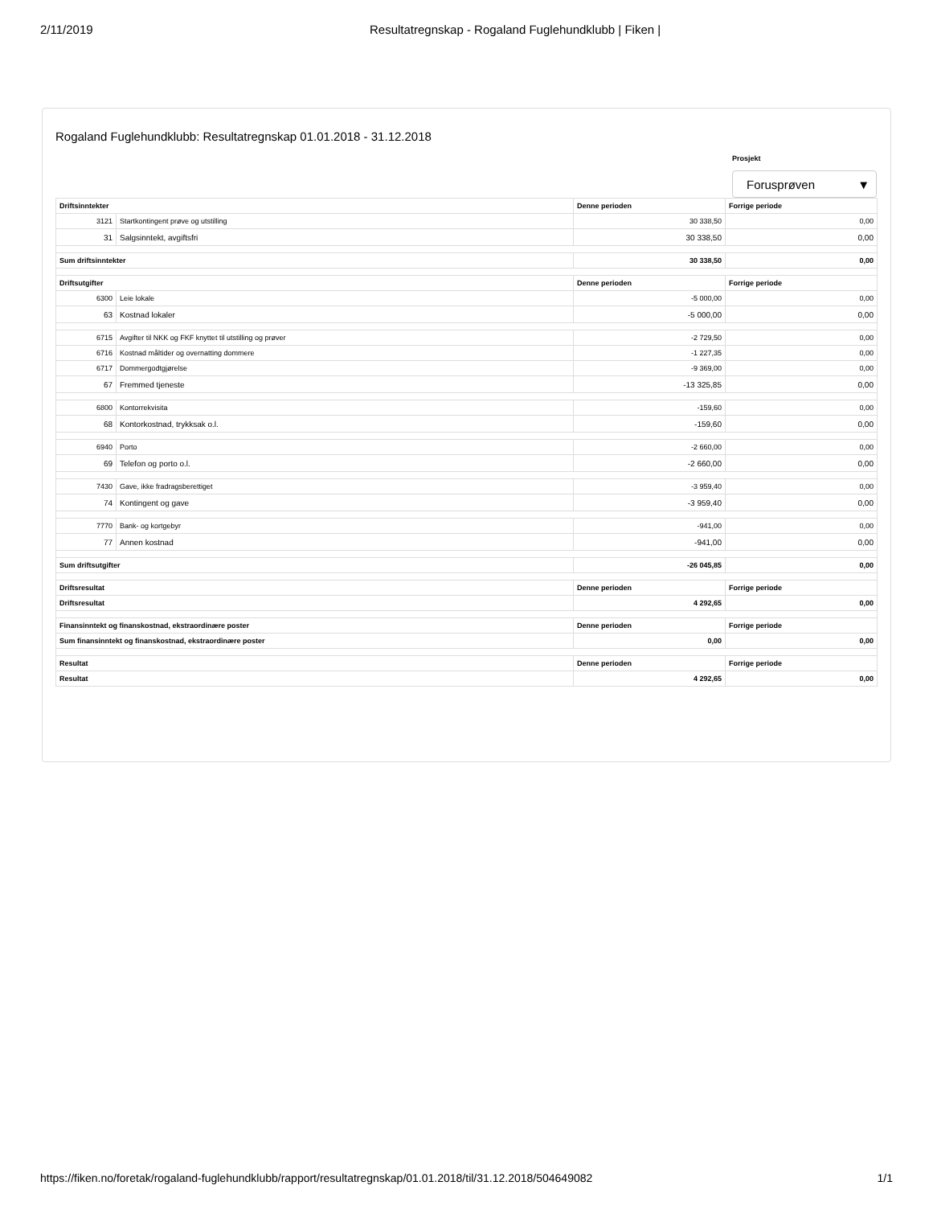2/11/2019 Resultatregnskap - Rogaland Fuglehundklubb | Fiken |
Rogaland Fuglehundklubb: Resultatregnskap 01.01.2018 - 31.12.2018
Prosjekt
Forusprøven ▼
| Driftsinntekter | | Denne perioden | Forrige periode |
| --- | --- | --- | --- |
| 3121 | Startkontingent prøve og utstilling | 30 338,50 | 0,00 |
| 31 | Salgsinntekt, avgiftsfri | 30 338,50 | 0,00 |
| Sum driftsinntekter | | 30 338,50 | 0,00 |
| Driftsutgifter | | Denne perioden | Forrige periode |
| 6300 | Leie lokale | -5 000,00 | 0,00 |
| 63 | Kostnad lokaler | -5 000,00 | 0,00 |
| 6715 | Avgifter til NKK og FKF knyttet til utstilling og prøver | -2 729,50 | 0,00 |
| 6716 | Kostnad måltider og overnatting dommere | -1 227,35 | 0,00 |
| 6717 | Dommergodtgjørelse | -9 369,00 | 0,00 |
| 67 | Fremmed tjeneste | -13 325,85 | 0,00 |
| 6800 | Kontorrekvisita | -159,60 | 0,00 |
| 68 | Kontorkostnad, trykksak o.l. | -159,60 | 0,00 |
| 6940 | Porto | -2 660,00 | 0,00 |
| 69 | Telefon og porto o.l. | -2 660,00 | 0,00 |
| 7430 | Gave, ikke fradragsberettiget | -3 959,40 | 0,00 |
| 74 | Kontingent og gave | -3 959,40 | 0,00 |
| 7770 | Bank- og kortgebyr | -941,00 | 0,00 |
| 77 | Annen kostnad | -941,00 | 0,00 |
| Sum driftsutgifter | | -26 045,85 | 0,00 |
| Driftsresultat | | Denne perioden | Forrige periode |
| Driftsresultat | | 4 292,65 | 0,00 |
| Finansinntekt og finanskostnad, ekstraordinære poster | | Denne perioden | Forrige periode |
| Sum finansinntekt og finanskostnad, ekstraordinære poster | | 0,00 | 0,00 |
| Resultat | | Denne perioden | Forrige periode |
| Resultat | | 4 292,65 | 0,00 |
https://fiken.no/foretak/rogaland-fuglehundklubb/rapport/resultatregnskap/01.01.2018/til/31.12.2018/504649082 1/1